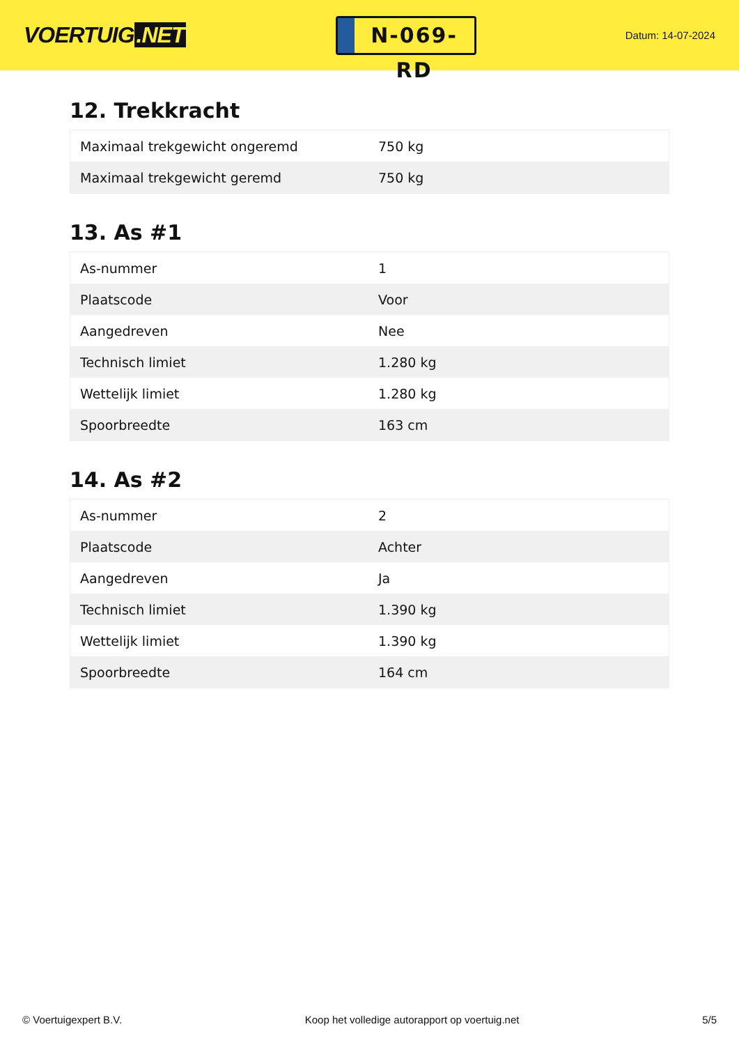VOERTUIG.NET
N-069-RD
Datum: 14-07-2024
12. Trekkracht
| Maximaal trekgewicht ongeremd | 750 kg |
| Maximaal trekgewicht geremd | 750 kg |
13. As #1
| As-nummer | 1 |
| Plaatscode | Voor |
| Aangedreven | Nee |
| Technisch limiet | 1.280 kg |
| Wettelijk limiet | 1.280 kg |
| Spoorbreedte | 163 cm |
14. As #2
| As-nummer | 2 |
| Plaatscode | Achter |
| Aangedreven | Ja |
| Technisch limiet | 1.390 kg |
| Wettelijk limiet | 1.390 kg |
| Spoorbreedte | 164 cm |
© Voertuigexpert B.V. Koop het volledige autorapport op voertuig.net 5/5